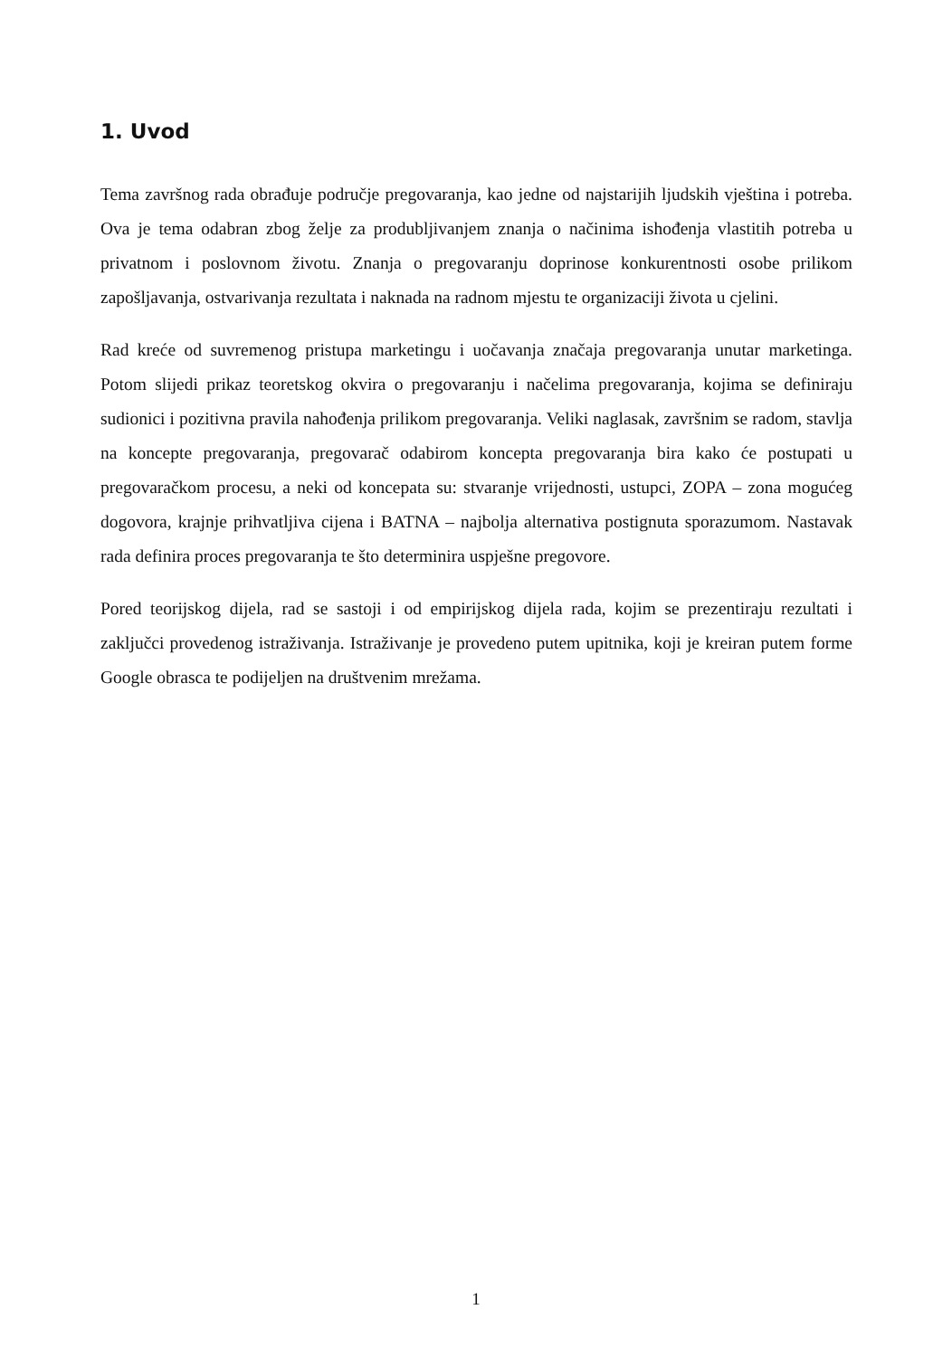1. Uvod
Tema završnog rada obrađuje područje pregovaranja, kao jedne od najstarijih ljudskih vještina i potreba. Ova je tema odabran zbog želje za produbljivanjem znanja o načinima ishođenja vlastitih potreba u privatnom i poslovnom životu. Znanja o pregovaranju doprinose konkurentnosti osobe prilikom zapošljavanja, ostvarivanja rezultata i naknada na radnom mjestu te organizaciji života u cjelini.
Rad kreće od suvremenog pristupa marketingu i uočavanja značaja pregovaranja unutar marketinga. Potom slijedi prikaz teoretskog okvira o pregovaranju i načelima pregovaranja, kojima se definiraju sudionici i pozitivna pravila nahođenja prilikom pregovaranja. Veliki naglasak, završnim se radom, stavlja na koncepte pregovaranja, pregovarač odabirom koncepta pregovaranja bira kako će postupati u pregovaračkom procesu, a neki od koncepata su: stvaranje vrijednosti, ustupci, ZOPA – zona mogućeg dogovora, krajnje prihvatljiva cijena i BATNA – najbolja alternativa postignuta sporazumom. Nastavak rada definira proces pregovaranja te što determinira uspješne pregovore.
Pored teorijskog dijela, rad se sastoji i od empirijskog dijela rada, kojim se prezentiraju rezultati i zaključci provedenog istraživanja. Istraživanje je provedeno putem upitnika, koji je kreiran putem forme Google obrasca te podijeljen na društvenim mrežama.
1